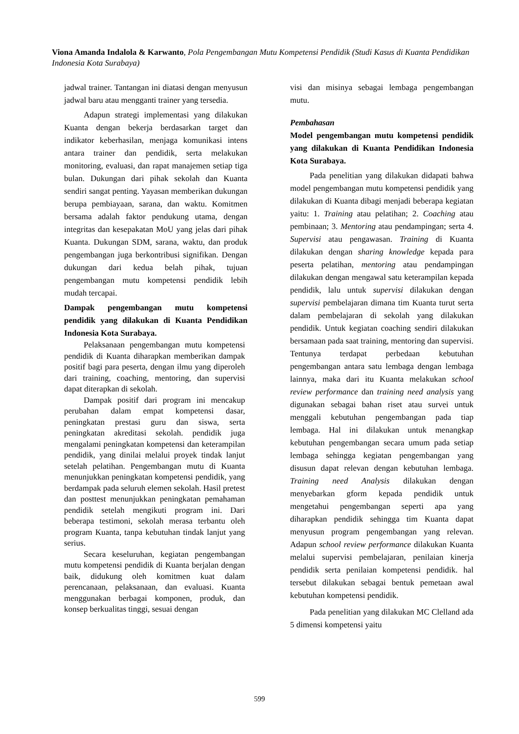Viona Amanda Indalola & Karwanto, Pola Pengembangan Mutu Kompetensi Pendidik (Studi Kasus di Kuanta Pendidikan Indonesia Kota Surabaya)
jadwal trainer. Tantangan ini diatasi dengan menyusun jadwal baru atau mengganti trainer yang tersedia.
Adapun strategi implementasi yang dilakukan Kuanta dengan bekerja berdasarkan target dan indikator keberhasilan, menjaga komunikasi intens antara trainer dan pendidik, serta melakukan monitoring, evaluasi, dan rapat manajemen setiap tiga bulan. Dukungan dari pihak sekolah dan Kuanta sendiri sangat penting. Yayasan memberikan dukungan berupa pembiayaan, sarana, dan waktu. Komitmen bersama adalah faktor pendukung utama, dengan integritas dan kesepakatan MoU yang jelas dari pihak Kuanta. Dukungan SDM, sarana, waktu, dan produk pengembangan juga berkontribusi signifikan. Dengan dukungan dari kedua belah pihak, tujuan pengembangan mutu kompetensi pendidik lebih mudah tercapai.
Dampak pengembangan mutu kompetensi pendidik yang dilakukan di Kuanta Pendidikan Indonesia Kota Surabaya.
Pelaksanaan pengembangan mutu kompetensi pendidik di Kuanta diharapkan memberikan dampak positif bagi para peserta, dengan ilmu yang diperoleh dari training, coaching, mentoring, dan supervisi dapat diterapkan di sekolah.
Dampak positif dari program ini mencakup perubahan dalam empat kompetensi dasar, peningkatan prestasi guru dan siswa, serta peningkatan akreditasi sekolah. pendidik juga mengalami peningkatan kompetensi dan keterampilan pendidik, yang dinilai melalui proyek tindak lanjut setelah pelatihan. Pengembangan mutu di Kuanta menunjukkan peningkatan kompetensi pendidik, yang berdampak pada seluruh elemen sekolah. Hasil pretest dan posttest menunjukkan peningkatan pemahaman pendidik setelah mengikuti program ini. Dari beberapa testimoni, sekolah merasa terbantu oleh program Kuanta, tanpa kebutuhan tindak lanjut yang serius.
Secara keseluruhan, kegiatan pengembangan mutu kompetensi pendidik di Kuanta berjalan dengan baik, didukung oleh komitmen kuat dalam perencanaan, pelaksanaan, dan evaluasi. Kuanta menggunakan berbagai komponen, produk, dan konsep berkualitas tinggi, sesuai dengan
visi dan misinya sebagai lembaga pengembangan mutu.
Pembahasan
Model pengembangan mutu kompetensi pendidik yang dilakukan di Kuanta Pendidikan Indonesia Kota Surabaya.
Pada penelitian yang dilakukan didapati bahwa model pengembangan mutu kompetensi pendidik yang dilakukan di Kuanta dibagi menjadi beberapa kegiatan yaitu: 1. Training atau pelatihan; 2. Coaching atau pembinaan; 3. Mentoring atau pendampingan; serta 4. Supervisi atau pengawasan. Training di Kuanta dilakukan dengan sharing knowledge kepada para peserta pelatihan, mentoring atau pendampingan dilakukan dengan mengawal satu keterampilan kepada pendidik, lalu untuk supervisi dilakukan dengan supervisi pembelajaran dimana tim Kuanta turut serta dalam pembelajaran di sekolah yang dilakukan pendidik. Untuk kegiatan coaching sendiri dilakukan bersamaan pada saat training, mentoring dan supervisi. Tentunya terdapat perbedaan kebutuhan pengembangan antara satu lembaga dengan lembaga lainnya, maka dari itu Kuanta melakukan school review performance dan training need analysis yang digunakan sebagai bahan riset atau survei untuk menggali kebutuhan pengembangan pada tiap lembaga. Hal ini dilakukan untuk menangkap kebutuhan pengembangan secara umum pada setiap lembaga sehingga kegiatan pengembangan yang disusun dapat relevan dengan kebutuhan lembaga. Training need Analysis dilakukan dengan menyebarkan gform kepada pendidik untuk mengetahui pengembangan seperti apa yang diharapkan pendidik sehingga tim Kuanta dapat menyusun program pengembangan yang relevan. Adapun school review performance dilakukan Kuanta melalui supervisi pembelajaran, penilaian kinerja pendidik serta penilaian kompetensi pendidik. hal tersebut dilakukan sebagai bentuk pemetaan awal kebutuhan kompetensi pendidik.
Pada penelitian yang dilakukan MC Clelland ada 5 dimensi kompetensi yaitu
599